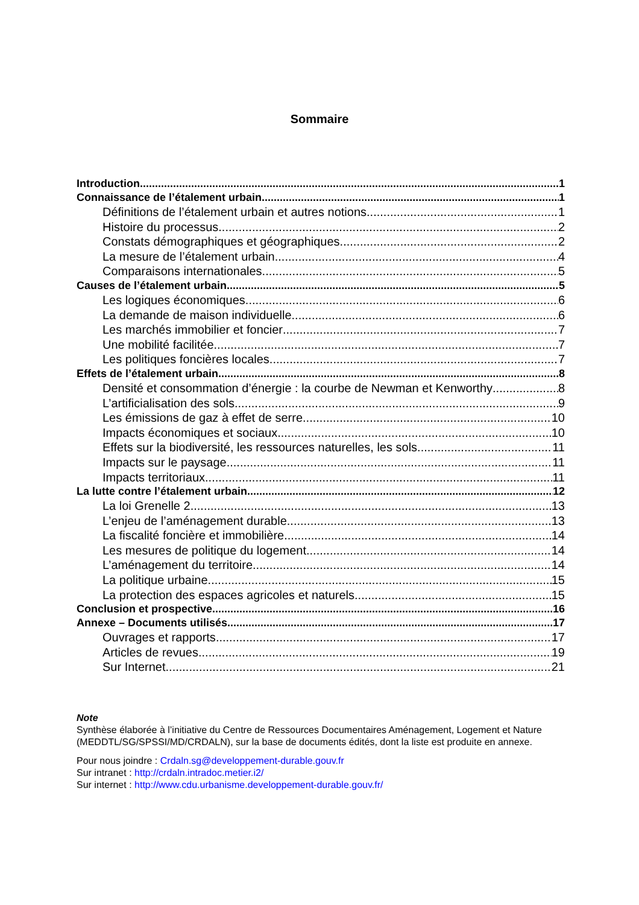Sommaire
Introduction 1
Connaissance de l’étalement urbain 1
Définitions de l’étalement urbain et autres notions 1
Histoire du processus 2
Constats démographiques et géographiques 2
La mesure de l’étalement urbain 4
Comparaisons internationales 5
Causes de l’étalement urbain 5
Les logiques économiques 6
La demande de maison individuelle 6
Les marchés immobilier et foncier 7
Une mobilité facilitée 7
Les politiques foncières locales 7
Effets de l’étalement urbain 8
Densité et consommation d’énergie : la courbe de Newman et Kenworthy 8
L’artificialisation des sols 9
Les émissions de gaz à effet de serre 10
Impacts économiques et sociaux 10
Effets sur la biodiversité, les ressources naturelles, les sols 11
Impacts sur le paysage 11
Impacts territoriaux 11
La lutte contre l’étalement urbain 12
La loi Grenelle 2 13
L’enjeu de l’aménagement durable 13
La fiscalité foncière et immobilière 14
Les mesures de politique du logement 14
L’aménagement du territoire 14
La politique urbaine 15
La protection des espaces agricoles et naturels 15
Conclusion et prospective 16
Annexe – Documents utilisés 17
Ouvrages et rapports 17
Articles de revues 19
Sur Internet 21
Note
Synthèse élaborée à l’initiative du Centre de Ressources Documentaires Aménagement, Logement et Nature (MEDDTL/SG/SPSSI/MD/CRDALN), sur la base de documents édités, dont la liste est produite en annexe.
Pour nous joindre : Crdaln.sg@developpement-durable.gouv.fr
Sur intranet : http://crdaln.intradoc.metier.i2/
Sur internet : http://www.cdu.urbanisme.developpement-durable.gouv.fr/